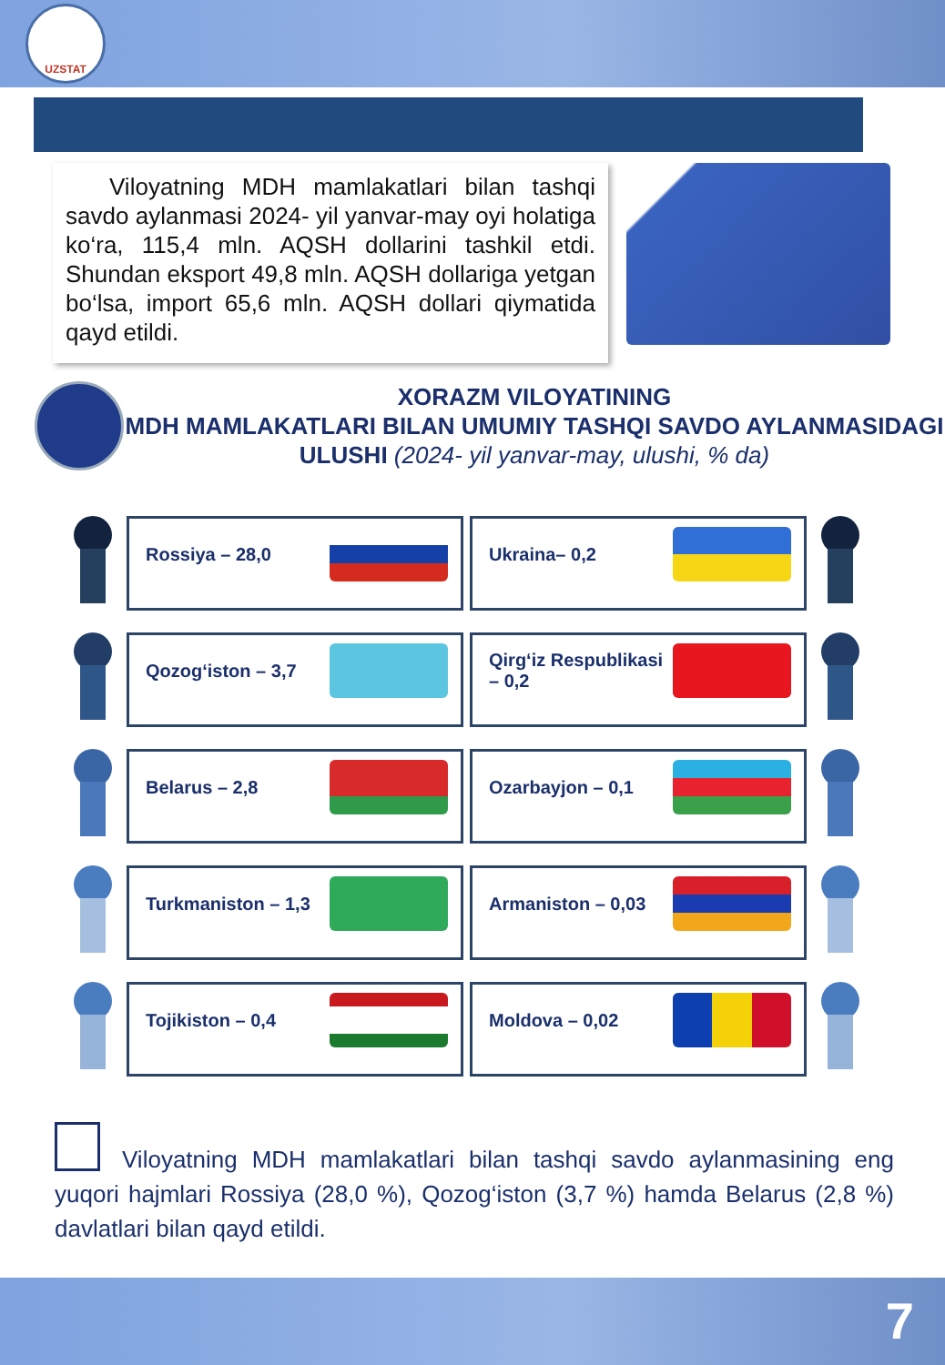UZSTAT
Viloyatning MDH mamlakatlari bilan tashqi savdo aylanmasi 2024- yil yanvar-may oyi holatiga ko‘ra, 115,4 mln. AQSH dollarini tashkil etdi. Shundan eksport 49,8 mln. AQSH dollariga yetgan bo‘lsa, import 65,6 mln. AQSH dollari qiymatida qayd etildi.
XORAZM VILOYATINING
MDH MAMLAKATLARI BILAN UMUMIY TASHQI SAVDO AYLANMASIDAGI ULUSHI (2024- yil yanvar-may, ulushi, % da)
Rossiya – 28,0
Ukraina– 0,2
Qozog‘iston – 3,7
Qirg‘iz Respublikasi – 0,2
Belarus – 2,8
Ozarbayjon – 0,1
Turkmaniston – 1,3
Armaniston – 0,03
Tojikiston – 0,4
Moldova – 0,02
Viloyatning MDH mamlakatlari bilan tashqi savdo aylanmasining eng yuqori hajmlari Rossiya (28,0 %), Qozog‘iston (3,7 %) hamda Belarus (2,8 %) davlatlari bilan qayd etildi.
7